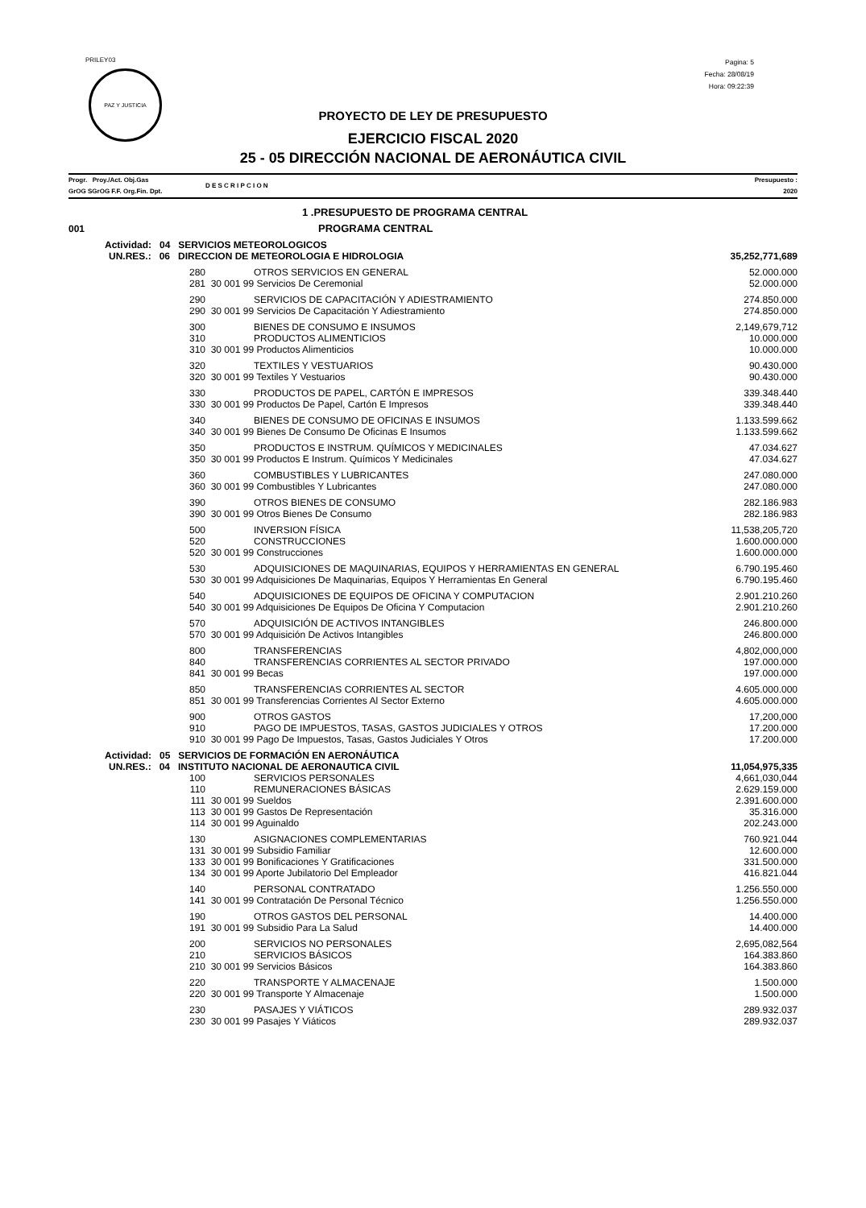PRILEY03
PAZ Y JUSTICIA
Pagina: 5
Fecha: 28/08/19
Hora: 09:22:39
PROYECTO DE LEY DE PRESUPUESTO
EJERCICIO FISCAL 2020
25 - 05 DIRECCIÓN NACIONAL DE AERONÁUTICA CIVIL
| Progr. Proy./Act. Obj.Gas GrOG SGrOG F.F. Org.Fin. Dpt. | | D E S C R I P C I O N | Presupuesto : 2020 |
| | 1 .PRESUPUESTO DE PROGRAMA CENTRAL | | |
| 001 | PROGRAMA CENTRAL | | |
| Actividad: 04 SERVICIOS METEOROLOGICOS | | | |
| UN.RES.: 06 DIRECCION DE METEOROLOGIA E HIDROLOGIA | | | 35,252,771,689 |
| 280 | OTROS SERVICIOS EN GENERAL | | 52.000.000 |
| 281 | 30 001 99 Servicios De Ceremonial | | 52.000.000 |
| 290 | SERVICIOS DE CAPACITACIÓN Y ADIESTRAMIENTO | | 274.850.000 |
| 290 | 30 001 99 Servicios De Capacitación Y Adiestramiento | | 274.850.000 |
| 300 | BIENES DE CONSUMO E INSUMOS | | 2,149,679,712 |
| 310 | PRODUCTOS ALIMENTICIOS | | 10.000.000 |
| 310 | 30 001 99 Productos Alimenticios | | 10.000.000 |
| 320 | TEXTILES Y VESTUARIOS | | 90.430.000 |
| 320 | 30 001 99 Textiles Y Vestuarios | | 90.430.000 |
| 330 | PRODUCTOS DE PAPEL, CARTÓN E IMPRESOS | | 339.348.440 |
| 330 | 30 001 99 Productos De Papel, Cartón E Impresos | | 339.348.440 |
| 340 | BIENES DE CONSUMO DE OFICINAS E INSUMOS | | 1.133.599.662 |
| 340 | 30 001 99 Bienes De Consumo De Oficinas E Insumos | | 1.133.599.662 |
| 350 | PRODUCTOS E INSTRUM. QUÍMICOS Y MEDICINALES | | 47.034.627 |
| 350 | 30 001 99 Productos E Instrum. Químicos Y Medicinales | | 47.034.627 |
| 360 | COMBUSTIBLES Y LUBRICANTES | | 247.080.000 |
| 360 | 30 001 99 Combustibles Y Lubricantes | | 247.080.000 |
| 390 | OTROS BIENES DE CONSUMO | | 282.186.983 |
| 390 | 30 001 99 Otros Bienes De Consumo | | 282.186.983 |
| 500 | INVERSION FÍSICA | | 11,538,205,720 |
| 520 | CONSTRUCCIONES | | 1.600.000.000 |
| 520 | 30 001 99 Construcciones | | 1.600.000.000 |
| 530 | ADQUISICIONES DE MAQUINARIAS, EQUIPOS Y HERRAMIENTAS EN GENERAL | | 6.790.195.460 |
| 530 | 30 001 99 Adquisiciones De Maquinarias, Equipos Y Herramientas En General | | 6.790.195.460 |
| 540 | ADQUISICIONES DE EQUIPOS DE OFICINA Y COMPUTACION | | 2.901.210.260 |
| 540 | 30 001 99 Adquisiciones De Equipos De Oficina Y Computacion | | 2.901.210.260 |
| 570 | ADQUISICIÓN DE ACTIVOS INTANGIBLES | | 246.800.000 |
| 570 | 30 001 99 Adquisición De Activos Intangibles | | 246.800.000 |
| 800 | TRANSFERENCIAS | | 4,802,000,000 |
| 840 | TRANSFERENCIAS CORRIENTES AL SECTOR PRIVADO | | 197.000.000 |
| 841 | 30 001 99 Becas | | 197.000.000 |
| 850 | TRANSFERENCIAS CORRIENTES AL SECTOR | | 4.605.000.000 |
| 851 | 30 001 99 Transferencias Corrientes Al Sector Externo | | 4.605.000.000 |
| 900 | OTROS GASTOS | | 17,200,000 |
| 910 | PAGO DE IMPUESTOS, TASAS, GASTOS JUDICIALES Y OTROS | | 17.200.000 |
| 910 | 30 001 99 Pago De Impuestos, Tasas, Gastos Judiciales Y Otros | | 17.200.000 |
| Actividad: 05 SERVICIOS DE FORMACIÓN EN AERONÁUTICA | | | |
| UN.RES.: 04 INSTITUTO NACIONAL DE AERONAUTICA CIVIL | | | 11,054,975,335 |
| 100 | SERVICIOS PERSONALES | | 4,661,030,044 |
| 110 | REMUNERACIONES BÁSICAS | | 2.629.159.000 |
| 111 | 30 001 99 Sueldos | | 2.391.600.000 |
| 113 | 30 001 99 Gastos De Representación | | 35.316.000 |
| 114 | 30 001 99 Aguinaldo | | 202.243.000 |
| 130 | ASIGNACIONES COMPLEMENTARIAS | | 760.921.044 |
| 131 | 30 001 99 Subsidio Familiar | | 12.600.000 |
| 133 | 30 001 99 Bonificaciones Y Gratificaciones | | 331.500.000 |
| 134 | 30 001 99 Aporte Jubilatorio Del Empleador | | 416.821.044 |
| 140 | PERSONAL CONTRATADO | | 1.256.550.000 |
| 141 | 30 001 99 Contratación De Personal Técnico | | 1.256.550.000 |
| 190 | OTROS GASTOS DEL PERSONAL | | 14.400.000 |
| 191 | 30 001 99 Subsidio Para La Salud | | 14.400.000 |
| 200 | SERVICIOS NO PERSONALES | | 2,695,082,564 |
| 210 | SERVICIOS BÁSICOS | | 164.383.860 |
| 210 | 30 001 99 Servicios Básicos | | 164.383.860 |
| 220 | TRANSPORTE Y ALMACENAJE | | 1.500.000 |
| 220 | 30 001 99 Transporte Y Almacenaje | | 1.500.000 |
| 230 | PASAJES Y VIÁTICOS | | 289.932.037 |
| 230 | 30 001 99 Pasajes Y Viáticos | | 289.932.037 |